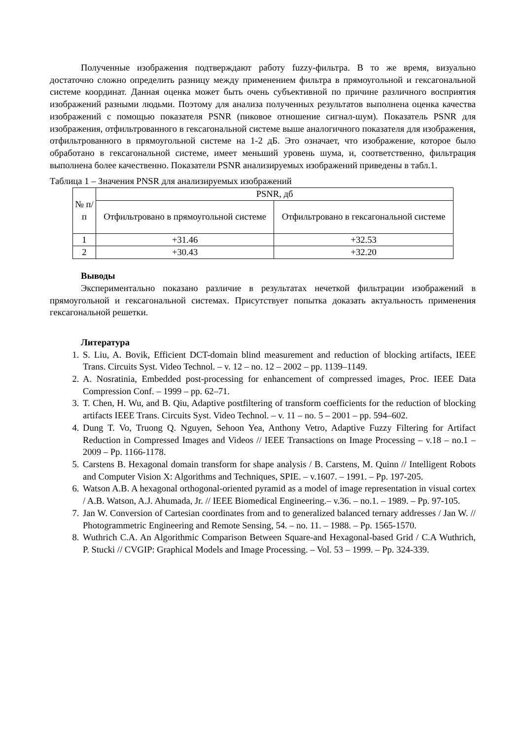Полученные изображения подтверждают работу fuzzy-фильтра. В то же время, визуально достаточно сложно определить разницу между применением фильтра в прямоугольной и гексагональной системе координат. Данная оценка может быть очень субъективной по причине различного восприятия изображений разными людьми. Поэтому для анализа полученных результатов выполнена оценка качества изображений с помощью показателя PSNR (пиковое отношение сигнал-шум). Показатель PSNR для изображения, отфильтрованного в гексагональной системе выше аналогичного показателя для изображения, отфильтрованного в прямоугольной системе на 1-2 дБ. Это означает, что изображение, которое было обработано в гексагональной системе, имеет меньший уровень шума, и, соответственно, фильтрация выполнена более качественно. Показатели PSNR анализируемых изображений приведены в табл.1.
Таблица 1 – Значения PNSR для анализируемых изображений
| № п/п | PSNR, дб | |
| --- | --- | --- |
| | Отфильтровано в прямоугольной системе | Отфильтровано в гексагональной системе |
| 1 | +31.46 | +32.53 |
| 2 | +30.43 | +32.20 |
Выводы
Экспериментально показано различие в результатах нечеткой фильтрации изображений в прямоугольной и гексагональной системах. Присутствует попытка доказать актуальность применения гексагональной решетки.
Литература
1. S. Liu, A. Bovik, Efficient DCT-domain blind measurement and reduction of blocking artifacts, IEEE Trans. Circuits Syst. Video Technol. – v. 12 – no. 12 – 2002 – pp. 1139–1149.
2. A. Nosratinia, Embedded post-processing for enhancement of compressed images, Proc. IEEE Data Compression Conf. – 1999 – pp. 62–71.
3. T. Chen, H. Wu, and B. Qiu, Adaptive postfiltering of transform coefficients for the reduction of blocking artifacts IEEE Trans. Circuits Syst. Video Technol. – v. 11 – no. 5 – 2001 – pp. 594–602.
4. Dung T. Vo, Truong Q. Nguyen, Sehoon Yea, Anthony Vetro, Adaptive Fuzzy Filtering for Artifact Reduction in Compressed Images and Videos // IEEE Transactions on Image Processing – v.18 – no.1 – 2009 – Pp. 1166-1178.
5. Carstens B. Hexagonal domain transform for shape analysis / B. Carstens, M. Quinn // Intelligent Robots and Computer Vision X: Algorithms and Techniques, SPIE. – v.1607. – 1991. – Pp. 197-205.
6. Watson A.B. A hexagonal orthogonal-oriented pyramid as a model of image representation in visual cortex / A.B. Watson, A.J. Ahumada, Jr. // IEEE Biomedical Engineering.– v.36. – no.1. – 1989. – Pp. 97-105.
7. Jan W. Conversion of Cartesian coordinates from and to generalized balanced ternary addresses / Jan W. // Photogrammetric Engineering and Remote Sensing, 54. – no. 11. – 1988. – Pp. 1565-1570.
8. Wuthrich C.A. An Algorithmic Comparison Between Square-and Hexagonal-based Grid / C.A Wuthrich, P. Stucki // CVGIP: Graphical Models and Image Processing. – Vol. 53 – 1999. – Pp. 324-339.